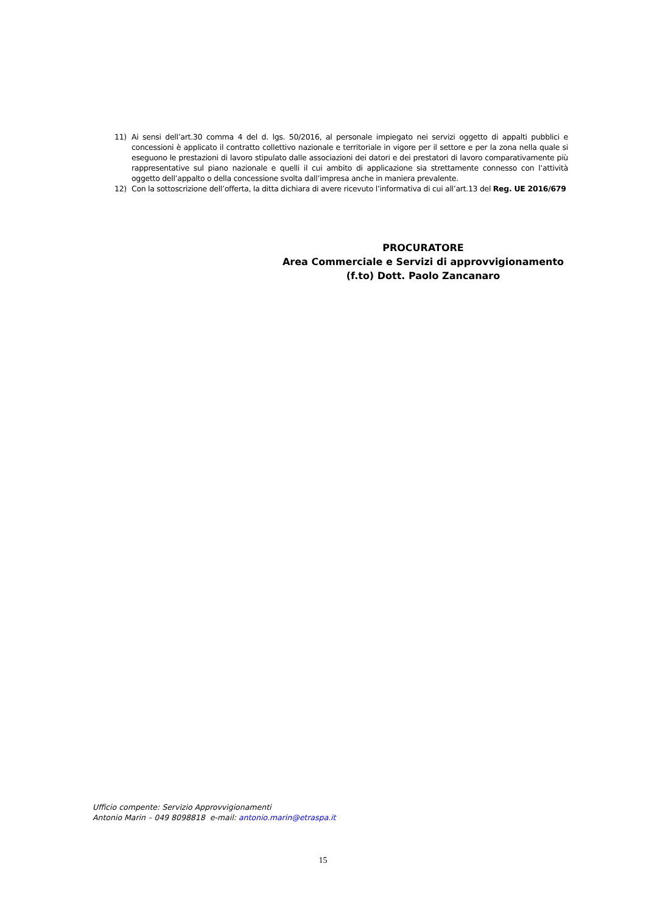11) Ai sensi dell’art.30 comma 4 del d. lgs. 50/2016, al personale impiegato nei servizi oggetto di appalti pubblici e concessioni è applicato il contratto collettivo nazionale e territoriale in vigore per il settore e per la zona nella quale si eseguono le prestazioni di lavoro stipulato dalle associazioni dei datori e dei prestatori di lavoro comparativamente più rappresentative sul piano nazionale e quelli il cui ambito di applicazione sia strettamente connesso con l’attività oggetto dell’appalto o della concessione svolta dall’impresa anche in maniera prevalente.
12) Con la sottoscrizione dell’offerta, la ditta dichiara di avere ricevuto l’informativa di cui all’art.13 del Reg. UE 2016/679
PROCURATORE
Area Commerciale e Servizi di approvvigionamento
(f.to) Dott. Paolo Zancanaro
Ufficio compente: Servizio Approvvigionamenti
Antonio Marin – 049 8098818 e-mail: antonio.marin@etraspa.it
15